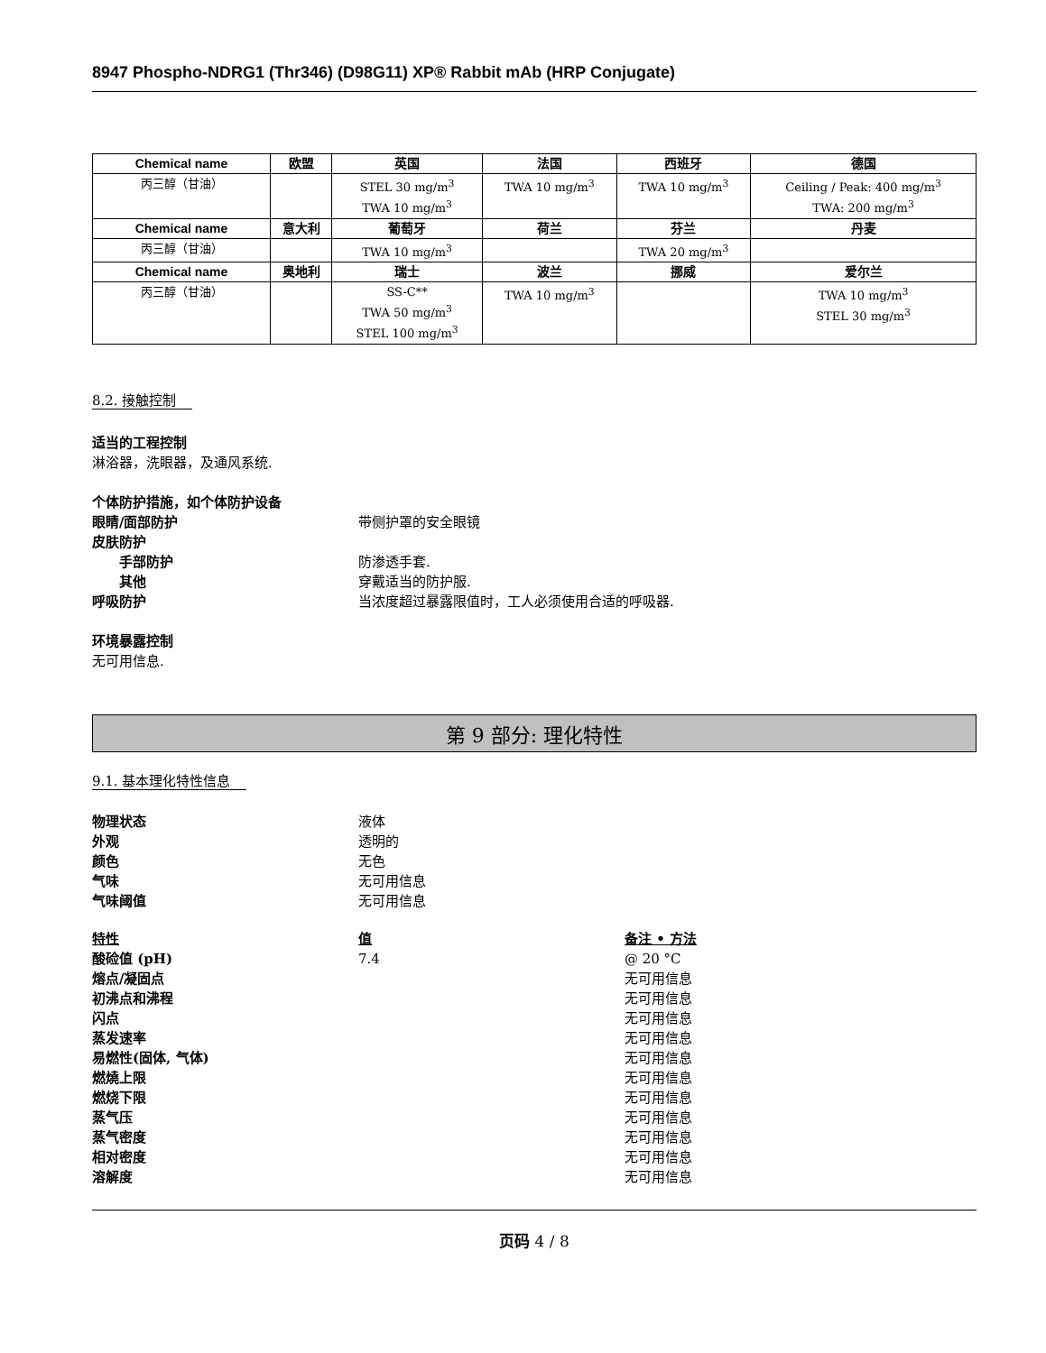8947 Phospho-NDRG1 (Thr346) (D98G11) XP® Rabbit mAb (HRP Conjugate)
| Chemical name | 欧盟 | 英国 | 法国 | 西班牙 | 德国 |
| --- | --- | --- | --- | --- | --- |
| 丙三醇（甘油） | | STEL 30 mg/m<sup>3</sup> TWA 10 mg/m<sup>3</sup> | TWA 10 mg/m<sup>3</sup> | TWA 10 mg/m<sup>3</sup> | Ceiling / Peak: 400 mg/m<sup>3</sup> TWA: 200 mg/m<sup>3</sup> |
| Chemical name | 意大利 | 葡萄牙 | 荷兰 | 芬兰 | 丹麦 |
| 丙三醇（甘油） | | TWA 10 mg/m<sup>3</sup> | | TWA 20 mg/m<sup>3</sup> | |
| Chemical name | 奥地利 | 瑞士 | 波兰 | 挪威 | 爱尔兰 |
| 丙三醇（甘油） | | SS-C** TWA 50 mg/m<sup>3</sup> STEL 100 mg/m<sup>3</sup> | TWA 10 mg/m<sup>3</sup> | | TWA 10 mg/m<sup>3</sup> STEL 30 mg/m<sup>3</sup> |
8.2. 接触控制
适当的工程控制
淋浴器，洗眼器，及通风系统.
个体防护措施，如个体防护设备
眼睛/面部防护 带侧护罩的安全眼镜
皮肤防护
手部防护 防渗透手套.
其他 穿戴适当的防护服.
呼吸防护 当浓度超过暴露限值时，工人必须使用合适的呼吸器.
环境暴露控制
无可用信息.
第 9 部分: 理化特性
9.1. 基本理化特性信息
物理状态 液体
外观 透明的
颜色 无色
气味 无可用信息
气味阈值 无可用信息
特性 值 备注 • 方法
酸硷值 (pH) 7.4 @ 20 °C
熔点/凝固点 无可用信息
初沸点和沸程 无可用信息
闪点 无可用信息
蒸发速率 无可用信息
易燃性(固体, 气体) 无可用信息
燃燒上限 无可用信息
燃烧下限 无可用信息
蒸气压 无可用信息
蒸气密度 无可用信息
相对密度 无可用信息
溶解度 无可用信息
页码 4 / 8